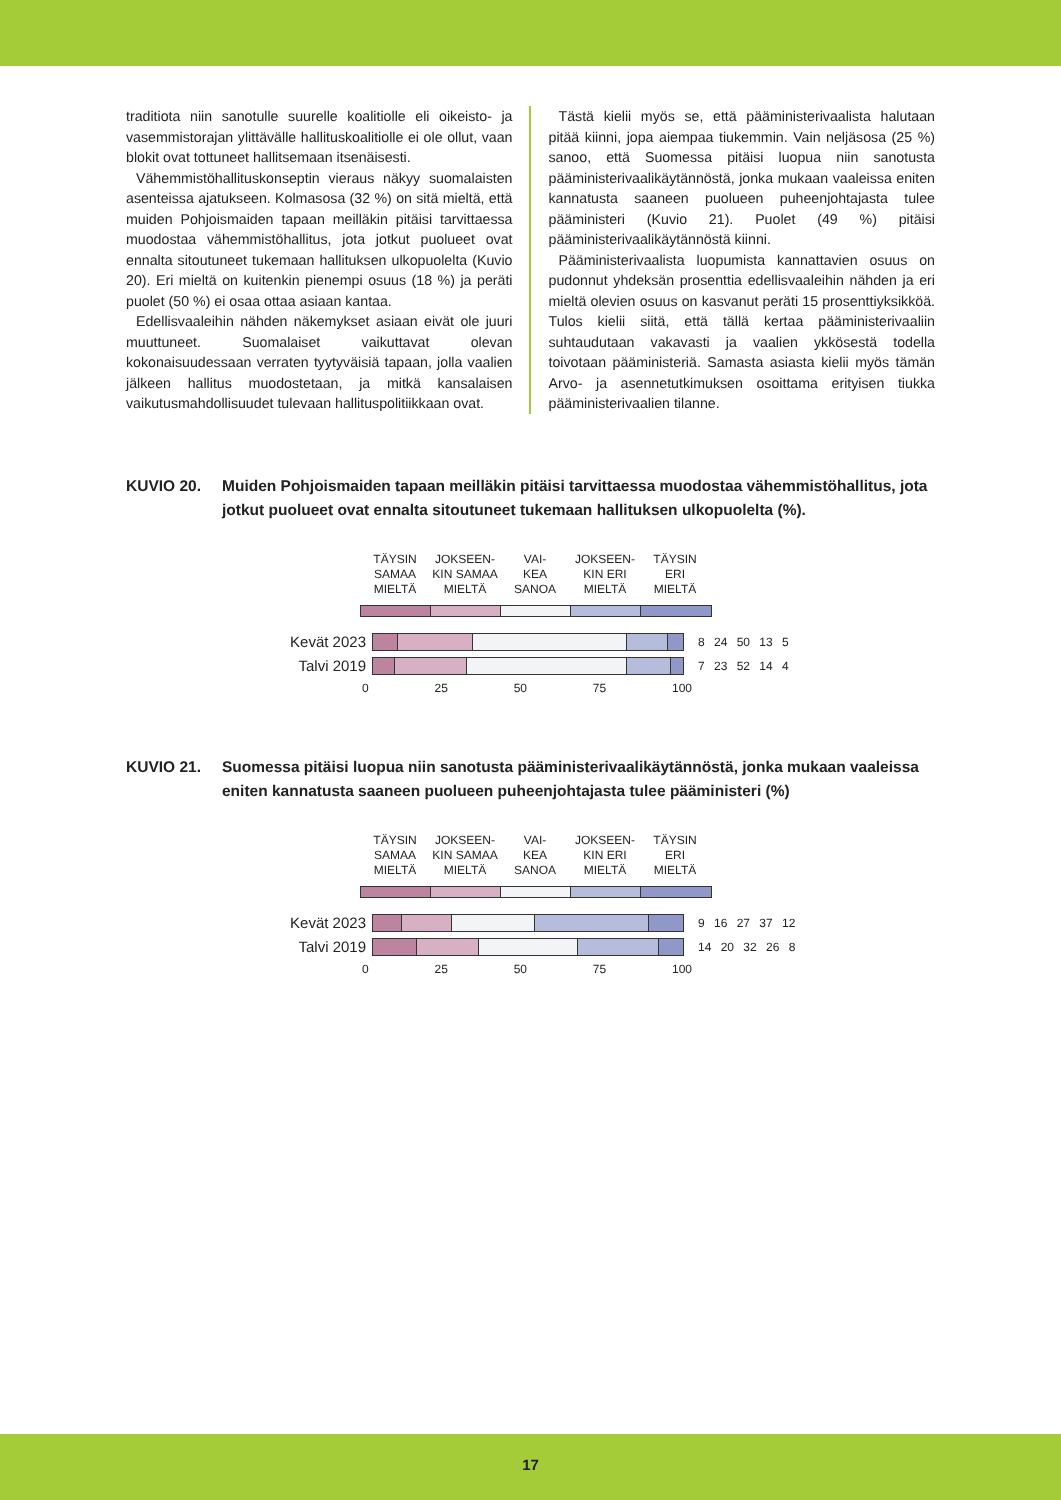traditiota niin sanotulle suurelle koalitiolle eli oikeisto- ja vasemmistorajan ylittävälle hallituskoalitiolle ei ole ollut, vaan blokit ovat tottuneet hallitsemaan itsenäisesti.
Vähemmistöhallituskonseptin vieraus näkyy suomalaisten asenteissa ajatukseen. Kolmasosa (32 %) on sitä mieltä, että muiden Pohjoismaiden tapaan meilläkin pitäisi tarvittaessa muodostaa vähemmistöhallitus, jota jotkut puolueet ovat ennalta sitoutuneet tukemaan hallituksen ulkopuolelta (Kuvio 20). Eri mieltä on kuitenkin pienempi osuus (18 %) ja peräti puolet (50 %) ei osaa ottaa asiaan kantaa.
Edellisvaaleihin nähden näkemykset asiaan eivät ole juuri muuttuneet. Suomalaiset vaikuttavat olevan kokonaisuudessaan verraten tyytyväisiä tapaan, jolla vaalien jälkeen hallitus muodostetaan, ja mitkä kansalaisen vaikutusmahdollisuudet tulevaan hallituspolitiikkaan ovat.
Tästä kielii myös se, että pääministerivaalista halutaan pitää kiinni, jopa aiempaa tiukemmin. Vain neljäsosa (25 %) sanoo, että Suomessa pitäisi luopua niin sanotusta pääministerivaalikäytännöstä, jonka mukaan vaaleissa eniten kannatusta saaneen puolueen puheenjohtajasta tulee pääministeri (Kuvio 21). Puolet (49 %) pitäisi pääministerivaalikäytännöstä kiinni.
Pääministerivaalista luopumista kannattavien osuus on pudonnut yhdeksän prosenttia edellisvaaleihin nähden ja eri mieltä olevien osuus on kasvanut peräti 15 prosenttiyksikköä. Tulos kielii siitä, että tällä kertaa pääministerivaaliin suhtaudutaan vakavasti ja vaalien ykkösestä todella toivotaan pääministeriä. Samasta asiasta kielii myös tämän Arvo- ja asennetutkimuksen osoittama erityisen tiukka päämin­isterivaalien tilanne.
KUVIO 20. Muiden Pohjoismaiden tapaan meilläkin pitäisi tarvittaessa muodostaa vähemmistöhallitus, jota jotkut puolueet ovat ennalta sitoutuneet tukemaan hallituksen ulkopuolelta (%).
TÄYSIN
SAMAA
MIELTÄ
JOKSEEN-
KIN SAMAA
MIELTÄ
VAI-
KEA
SANOA
JOKSEEN-
KIN ERI
MIELTÄ
TÄYSIN
ERI
MIELTÄ
Kevät 2023
8 24 50 13 5
Talvi 2019
7 23 52 14 4
0 25 50 75 100
KUVIO 21. Suomessa pitäisi luopua niin sanotusta pääministerivaalikäytännöstä, jonka mukaan vaaleissa eniten kannatusta saaneen puolueen puheenjohtajasta tulee pääministeri (%)
TÄYSIN
SAMAA
MIELTÄ
JOKSEEN-
KIN SAMAA
MIELTÄ
VAI-
KEA
SANOA
JOKSEEN-
KIN ERI
MIELTÄ
TÄYSIN
ERI
MIELTÄ
Kevät 2023
9 16 27 37 12
Talvi 2019
14 20 32 26 8
0 25 50 75 100
17